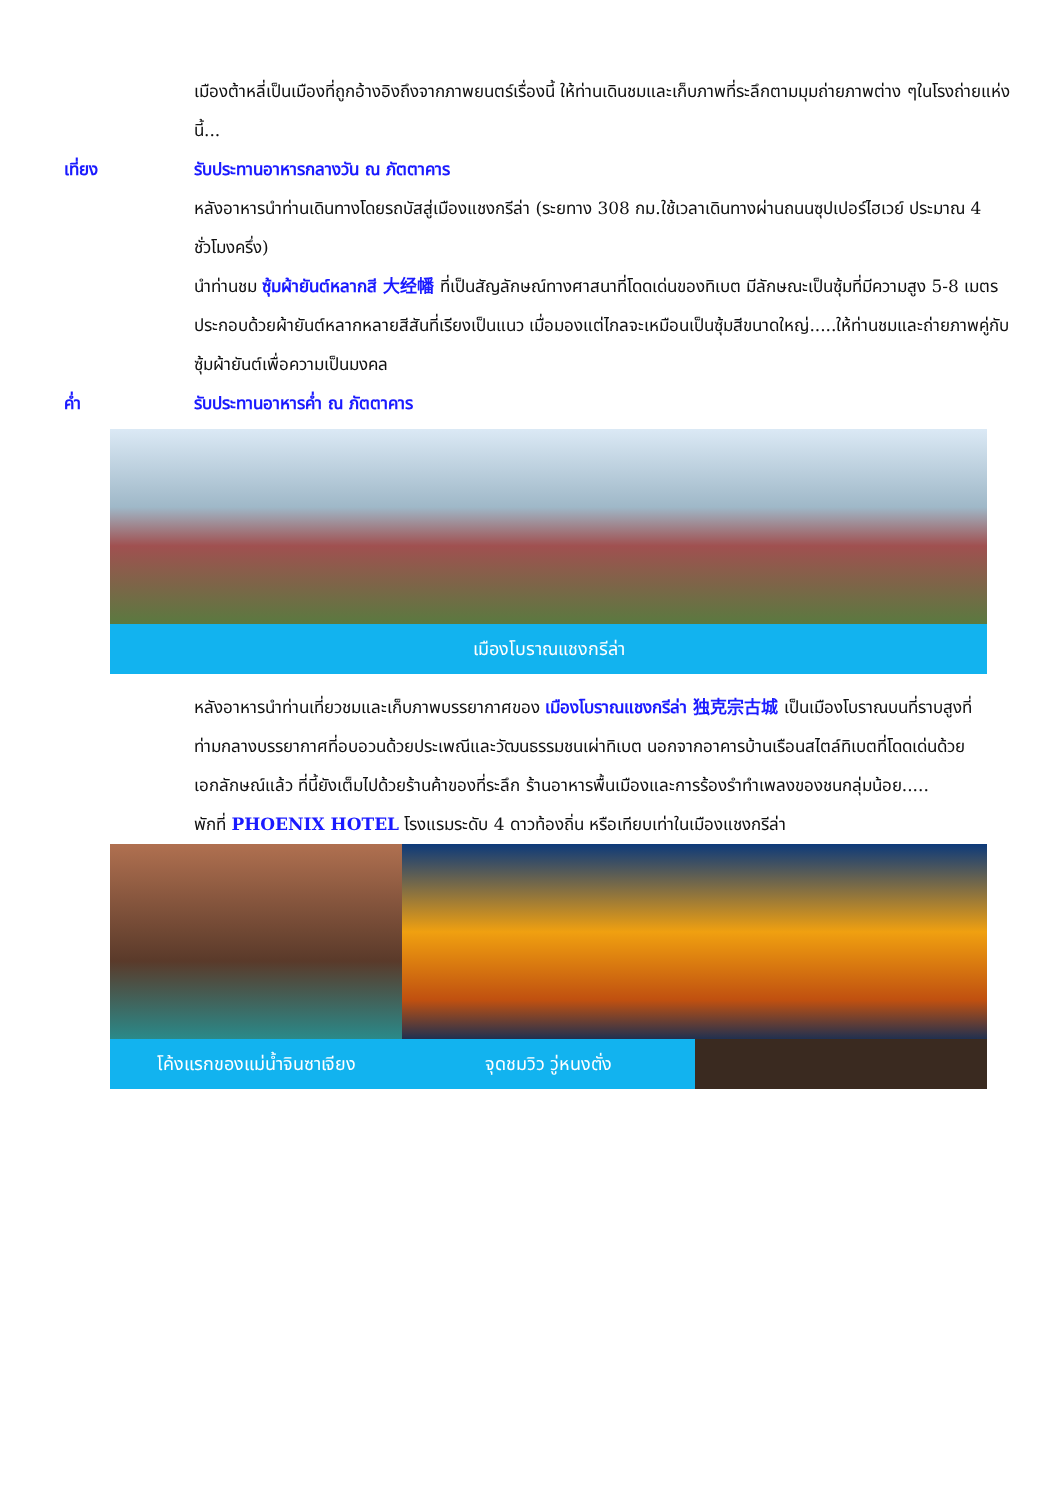เมืองต้าหลี่เป็นเมืองที่ถูกอ้างอิงถึงจากภาพยนตร์เรื่องนี้ ให้ท่านเดินชมและเก็บภาพที่ระลึกตามมุมถ่ายภาพต่าง ๆในโรงถ่ายแห่งนี้...
เที่ยง รับประทานอาหารกลางวัน ณ ภัตตาคาร
หลังอาหารนำท่านเดินทางโดยรถบัสสู่เมืองแชงกรีล่า (ระยทาง 308 กม.ใช้เวลาเดินทางผ่านถนนซุปเปอร์ไฮเวย์ ประมาณ 4 ชั่วโมงครึ่ง)
นำท่านชม ซุ้มผ้ายันต์หลากสี 大经幡 ที่เป็นสัญลักษณ์ทางศาสนาที่โดดเด่นของทิเบต มีลักษณะเป็นซุ้มที่มีความสูง 5-8 เมตร ประกอบด้วยผ้ายันต์หลากหลายสีสันที่เรียงเป็นแนว เมื่อมองแต่ไกลจะเหมือนเป็นซุ้มสีขนาดใหญ่.....ให้ท่านชมและถ่ายภาพคู่กับซุ้มผ้ายันต์เพื่อความเป็นมงคล
ค่ำ รับประทานอาหารค่ำ ณ ภัตตาคาร
เมืองโบราณแชงกรีล่า
หลังอาหารนำท่านเที่ยวชมและเก็บภาพบรรยากาศของ เมืองโบราณแชงกรีล่า 独克宗古城 เป็นเมืองโบราณบนที่ราบสูงที่ท่ามกลางบรรยากาศที่อบอวนด้วยประเพณีและวัฒนธรรมชนเผ่าทิเบต นอกจากอาคารบ้านเรือนสไตล์ทิเบตที่โดดเด่นด้วยเอกลักษณ์แล้ว ที่นี้ยังเต็มไปด้วยร้านค้าของที่ระลึก ร้านอาหารพื้นเมืองและการร้องรำทำเพลงของชนกลุ่มน้อย.....
พักที่ PHOENIX HOTEL โรงแรมระดับ 4 ดาวท้องถิ่น หรือเทียบเท่าในเมืองแชงกรีล่า
โค้งแรกของแม่น้ำจินซาเจียง จุดชมวิว วู่หนงตั่ง